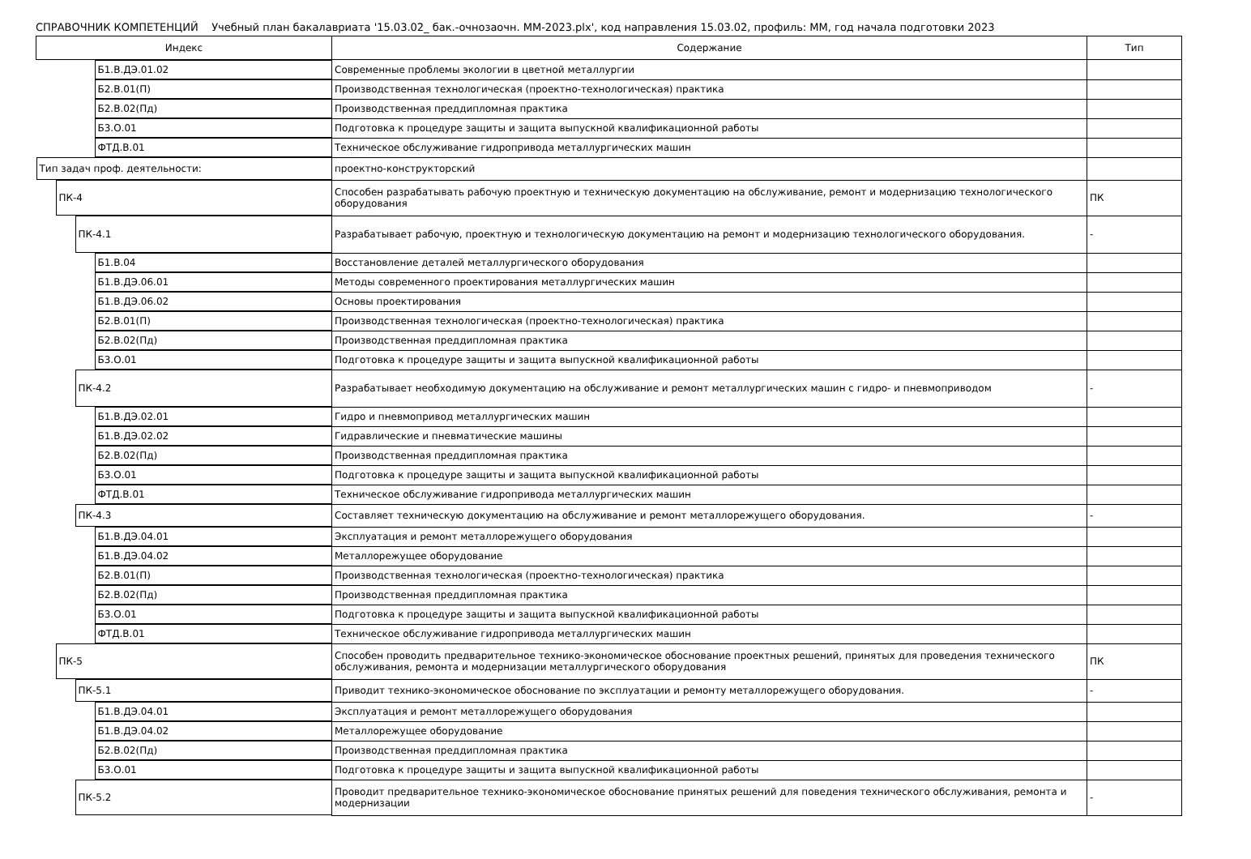СПРАВОЧНИК КОМПЕТЕНЦИЙ Учебный план бакалавриата '15.03.02_ бак.-очнозаочн. ММ-2023.plx', код направления 15.03.02, профиль: ММ, год начала подготовки 2023
| Индекс | Содержание | Тип |
| --- | --- | --- |
| Б1.В.ДЭ.01.02 | Современные проблемы экологии в цветной металлургии | |
| Б2.В.01(П) | Производственная технологическая (проектно-технологическая) практика | |
| Б2.В.02(Пд) | Производственная преддипломная практика | |
| Б3.О.01 | Подготовка к процедуре защиты и защита выпускной квалификационной работы | |
| ФТД.В.01 | Техническое обслуживание гидропривода металлургических машин | |
| Тип задач проф. деятельности: | проектно-конструкторский | |
| ПК-4 | Способен разрабатывать рабочую проектную и техническую документацию на обслуживание, ремонт и модернизацию технологического оборудования | ПК |
| ПК-4.1 | Разрабатывает рабочую, проектную и технологическую документацию на ремонт и модернизацию технологического оборудования. | - |
| Б1.В.04 | Восстановление деталей металлургического оборудования | |
| Б1.В.ДЭ.06.01 | Методы современного проектирования металлургических машин | |
| Б1.В.ДЭ.06.02 | Основы проектирования | |
| Б2.В.01(П) | Производственная технологическая (проектно-технологическая) практика | |
| Б2.В.02(Пд) | Производственная преддипломная практика | |
| Б3.О.01 | Подготовка к процедуре защиты и защита выпускной квалификационной работы | |
| ПК-4.2 | Разрабатывает необходимую документацию на обслуживание и ремонт металлургических машин с гидро- и пневмоприводом | - |
| Б1.В.ДЭ.02.01 | Гидро и пневмопривод металлургических машин | |
| Б1.В.ДЭ.02.02 | Гидравлические и пневматические машины | |
| Б2.В.02(Пд) | Производственная преддипломная практика | |
| Б3.О.01 | Подготовка к процедуре защиты и защита выпускной квалификационной работы | |
| ФТД.В.01 | Техническое обслуживание гидропривода металлургических машин | |
| ПК-4.3 | Составляет техническую документацию на обслуживание и ремонт металлорежущего оборудования. | - |
| Б1.В.ДЭ.04.01 | Эксплуатация и ремонт металлорежущего оборудования | |
| Б1.В.ДЭ.04.02 | Металлорежущее оборудование | |
| Б2.В.01(П) | Производственная технологическая (проектно-технологическая) практика | |
| Б2.В.02(Пд) | Производственная преддипломная практика | |
| Б3.О.01 | Подготовка к процедуре защиты и защита выпускной квалификационной работы | |
| ФТД.В.01 | Техническое обслуживание гидропривода металлургических машин | |
| ПК-5 | Способен проводить предварительное технико-экономическое обоснование проектных решений, принятых для проведения технического обслуживания, ремонта и модернизации металлургического оборудования | ПК |
| ПК-5.1 | Приводит технико-экономическое обоснование по эксплуатации и ремонту металлорежущего оборудования. | - |
| Б1.В.ДЭ.04.01 | Эксплуатация и ремонт металлорежущего оборудования | |
| Б1.В.ДЭ.04.02 | Металлорежущее оборудование | |
| Б2.В.02(Пд) | Производственная преддипломная практика | |
| Б3.О.01 | Подготовка к процедуре защиты и защита выпускной квалификационной работы | |
| ПК-5.2 | Проводит предварительное технико-экономическое обоснование принятых решений для поведения технического обслуживания, ремонта и модернизации | - |